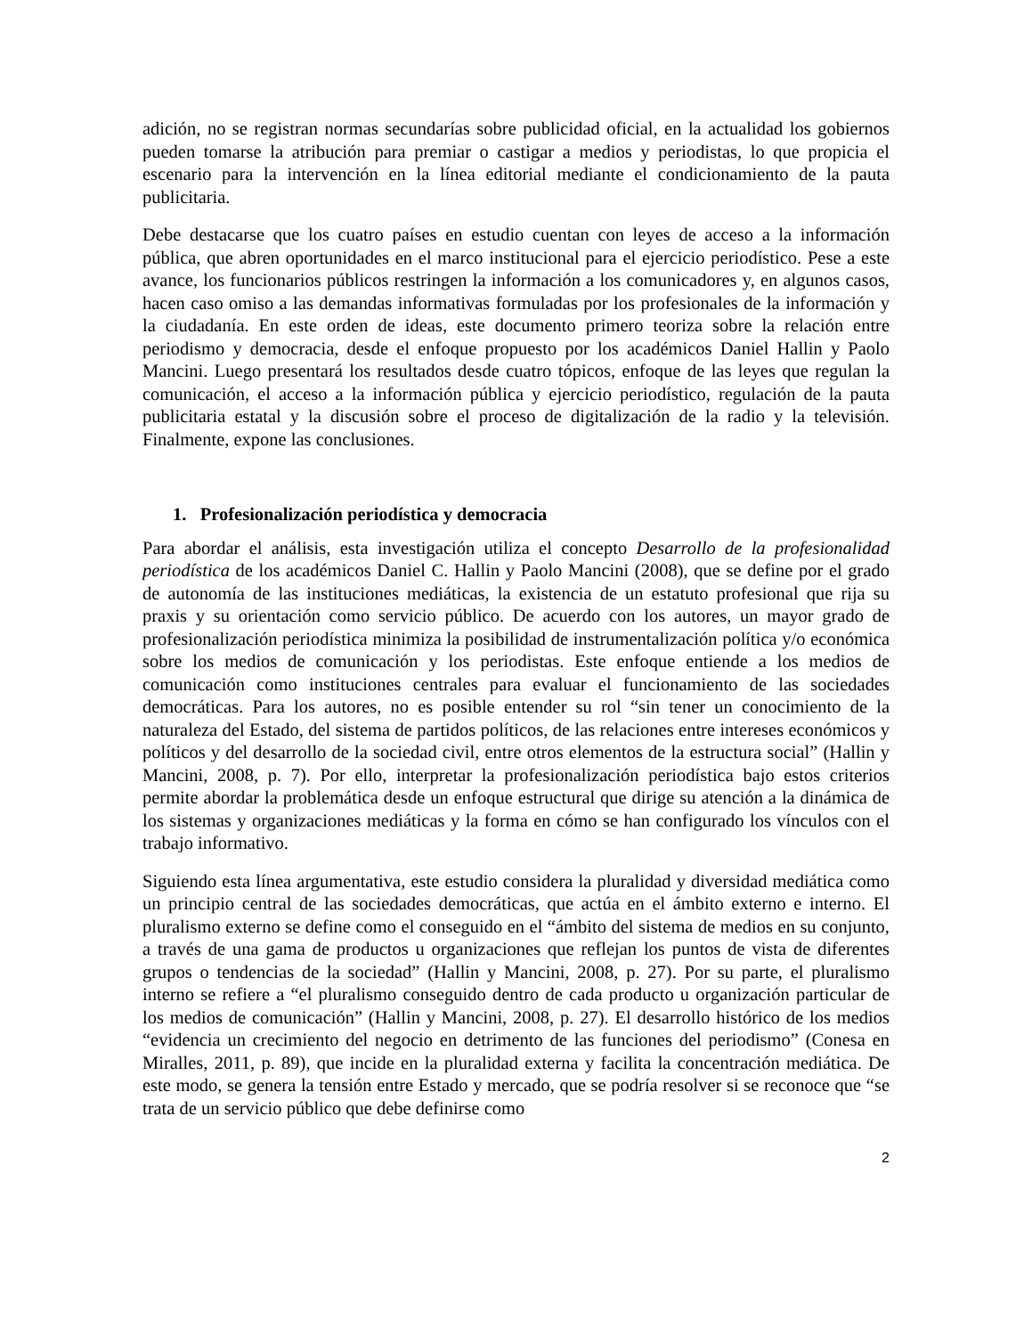adición, no se registran normas secundarías sobre publicidad oficial, en la actualidad los gobiernos pueden tomarse la atribución para premiar o castigar a medios y periodistas, lo que propicia el escenario para la intervención en la línea editorial mediante el condicionamiento de la pauta publicitaria.
Debe destacarse que los cuatro países en estudio cuentan con leyes de acceso a la información pública, que abren oportunidades en el marco institucional para el ejercicio periodístico. Pese a este avance, los funcionarios públicos restringen la información a los comunicadores y, en algunos casos, hacen caso omiso a las demandas informativas formuladas por los profesionales de la información y la ciudadanía. En este orden de ideas, este documento primero teoriza sobre la relación entre periodismo y democracia, desde el enfoque propuesto por los académicos Daniel Hallin y Paolo Mancini. Luego presentará los resultados desde cuatro tópicos, enfoque de las leyes que regulan la comunicación, el acceso a la información pública y ejercicio periodístico, regulación de la pauta publicitaria estatal y la discusión sobre el proceso de digitalización de la radio y la televisión. Finalmente, expone las conclusiones.
1. Profesionalización periodística y democracia
Para abordar el análisis, esta investigación utiliza el concepto Desarrollo de la profesionalidad periodística de los académicos Daniel C. Hallin y Paolo Mancini (2008), que se define por el grado de autonomía de las instituciones mediáticas, la existencia de un estatuto profesional que rija su praxis y su orientación como servicio público. De acuerdo con los autores, un mayor grado de profesionalización periodística minimiza la posibilidad de instrumentalización política y/o económica sobre los medios de comunicación y los periodistas. Este enfoque entiende a los medios de comunicación como instituciones centrales para evaluar el funcionamiento de las sociedades democráticas. Para los autores, no es posible entender su rol “sin tener un conocimiento de la naturaleza del Estado, del sistema de partidos políticos, de las relaciones entre intereses económicos y políticos y del desarrollo de la sociedad civil, entre otros elementos de la estructura social” (Hallin y Mancini, 2008, p. 7). Por ello, interpretar la profesionalización periodística bajo estos criterios permite abordar la problemática desde un enfoque estructural que dirige su atención a la dinámica de los sistemas y organizaciones mediáticas y la forma en cómo se han configurado los vínculos con el trabajo informativo.
Siguiendo esta línea argumentativa, este estudio considera la pluralidad y diversidad mediática como un principio central de las sociedades democráticas, que actúa en el ámbito externo e interno. El pluralismo externo se define como el conseguido en el “ámbito del sistema de medios en su conjunto, a través de una gama de productos u organizaciones que reflejan los puntos de vista de diferentes grupos o tendencias de la sociedad” (Hallin y Mancini, 2008, p. 27). Por su parte, el pluralismo interno se refiere a “el pluralismo conseguido dentro de cada producto u organización particular de los medios de comunicación” (Hallin y Mancini, 2008, p. 27). El desarrollo histórico de los medios “evidencia un crecimiento del negocio en detrimento de las funciones del periodismo” (Conesa en Miralles, 2011, p. 89), que incide en la pluralidad externa y facilita la concentración mediática. De este modo, se genera la tensión entre Estado y mercado, que se podría resolver si se reconoce que “se trata de un servicio público que debe definirse como
2